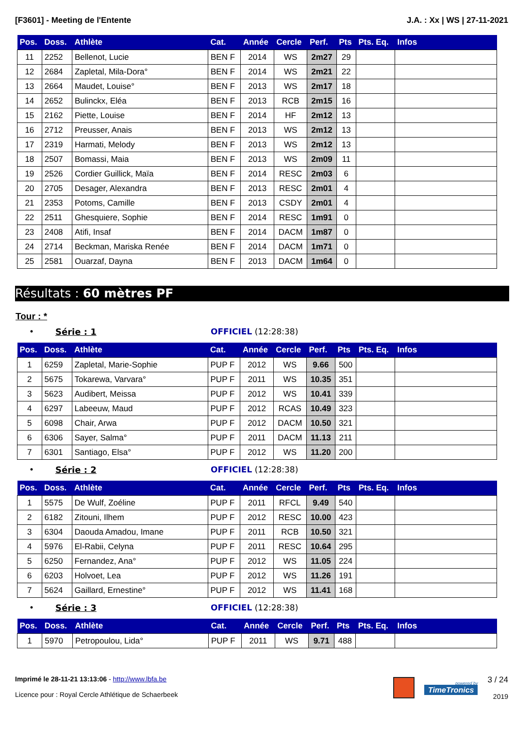[F3601] - Meeting de l'Entente J.A. : Xx | WS | 27-11-2021
| Pos. | Doss. | Athlète | Cat. | Année | Cercle | Perf. | Pts | Pts. Eq. | Infos |
| --- | --- | --- | --- | --- | --- | --- | --- | --- | --- |
| 11 | 2252 | Bellenot, Lucie | BEN F | 2014 | WS | 2m27 | 29 | | |
| 12 | 2684 | Zapletal, Mila-Dora° | BEN F | 2014 | WS | 2m21 | 22 | | |
| 13 | 2664 | Maudet, Louise° | BEN F | 2013 | WS | 2m17 | 18 | | |
| 14 | 2652 | Bulinckx, Eléa | BEN F | 2013 | RCB | 2m15 | 16 | | |
| 15 | 2162 | Piette, Louise | BEN F | 2014 | HF | 2m12 | 13 | | |
| 16 | 2712 | Preusser, Anais | BEN F | 2013 | WS | 2m12 | 13 | | |
| 17 | 2319 | Harmati, Melody | BEN F | 2013 | WS | 2m12 | 13 | | |
| 18 | 2507 | Bomassi, Maia | BEN F | 2013 | WS | 2m09 | 11 | | |
| 19 | 2526 | Cordier Guillick, Maïa | BEN F | 2014 | RESC | 2m03 | 6 | | |
| 20 | 2705 | Desager, Alexandra | BEN F | 2013 | RESC | 2m01 | 4 | | |
| 21 | 2353 | Potoms, Camille | BEN F | 2013 | CSDY | 2m01 | 4 | | |
| 22 | 2511 | Ghesquiere, Sophie | BEN F | 2014 | RESC | 1m91 | 0 | | |
| 23 | 2408 | Atifi, Insaf | BEN F | 2014 | DACM | 1m87 | 0 | | |
| 24 | 2714 | Beckman, Mariska Renée | BEN F | 2014 | DACM | 1m71 | 0 | | |
| 25 | 2581 | Ouarzaf, Dayna | BEN F | 2013 | DACM | 1m64 | 0 | | |
Résultats : 60 mètres PF
Tour : *
• Série : 1 OFFICIEL (12:28:38)
| Pos. | Doss. | Athlète | Cat. | Année | Cercle | Perf. | Pts | Pts. Eq. | Infos |
| --- | --- | --- | --- | --- | --- | --- | --- | --- | --- |
| 1 | 6259 | Zapletal, Marie-Sophie | PUP F | 2012 | WS | 9.66 | 500 | | |
| 2 | 5675 | Tokarewa, Varvara° | PUP F | 2011 | WS | 10.35 | 351 | | |
| 3 | 5623 | Audibert, Meissa | PUP F | 2012 | WS | 10.41 | 339 | | |
| 4 | 6297 | Labeeuw, Maud | PUP F | 2012 | RCAS | 10.49 | 323 | | |
| 5 | 6098 | Chair, Arwa | PUP F | 2012 | DACM | 10.50 | 321 | | |
| 6 | 6306 | Sayer, Salma° | PUP F | 2011 | DACM | 11.13 | 211 | | |
| 7 | 6301 | Santiago, Elsa° | PUP F | 2012 | WS | 11.20 | 200 | | |
• Série : 2 OFFICIEL (12:28:38)
| Pos. | Doss. | Athlète | Cat. | Année | Cercle | Perf. | Pts | Pts. Eq. | Infos |
| --- | --- | --- | --- | --- | --- | --- | --- | --- | --- |
| 1 | 5575 | De Wulf, Zoéline | PUP F | 2011 | RFCL | 9.49 | 540 | | |
| 2 | 6182 | Zitouni, Ilhem | PUP F | 2012 | RESC | 10.00 | 423 | | |
| 3 | 6304 | Daouda Amadou, Imane | PUP F | 2011 | RCB | 10.50 | 321 | | |
| 4 | 5976 | El-Rabii, Celyna | PUP F | 2011 | RESC | 10.64 | 295 | | |
| 5 | 6250 | Fernandez, Ana° | PUP F | 2012 | WS | 11.05 | 224 | | |
| 6 | 6203 | Holvoet, Lea | PUP F | 2012 | WS | 11.26 | 191 | | |
| 7 | 5624 | Gaillard, Ernestine° | PUP F | 2012 | WS | 11.41 | 168 | | |
• Série : 3 OFFICIEL (12:28:38)
| Pos. | Doss. | Athlète | Cat. | Année | Cercle | Perf. | Pts | Pts. Eq. | Infos |
| --- | --- | --- | --- | --- | --- | --- | --- | --- | --- |
| 1 | 5970 | Petropoulou, Lida° | PUP F | 2011 | WS | 9.71 | 488 | | |
Imprimé le 28-11-21 13:13:06 - http://www.lbfa.be
Licence pour : Royal Cercle Athlétique de Schaerbeek
powered by
TimeTronics
3 / 24
2019